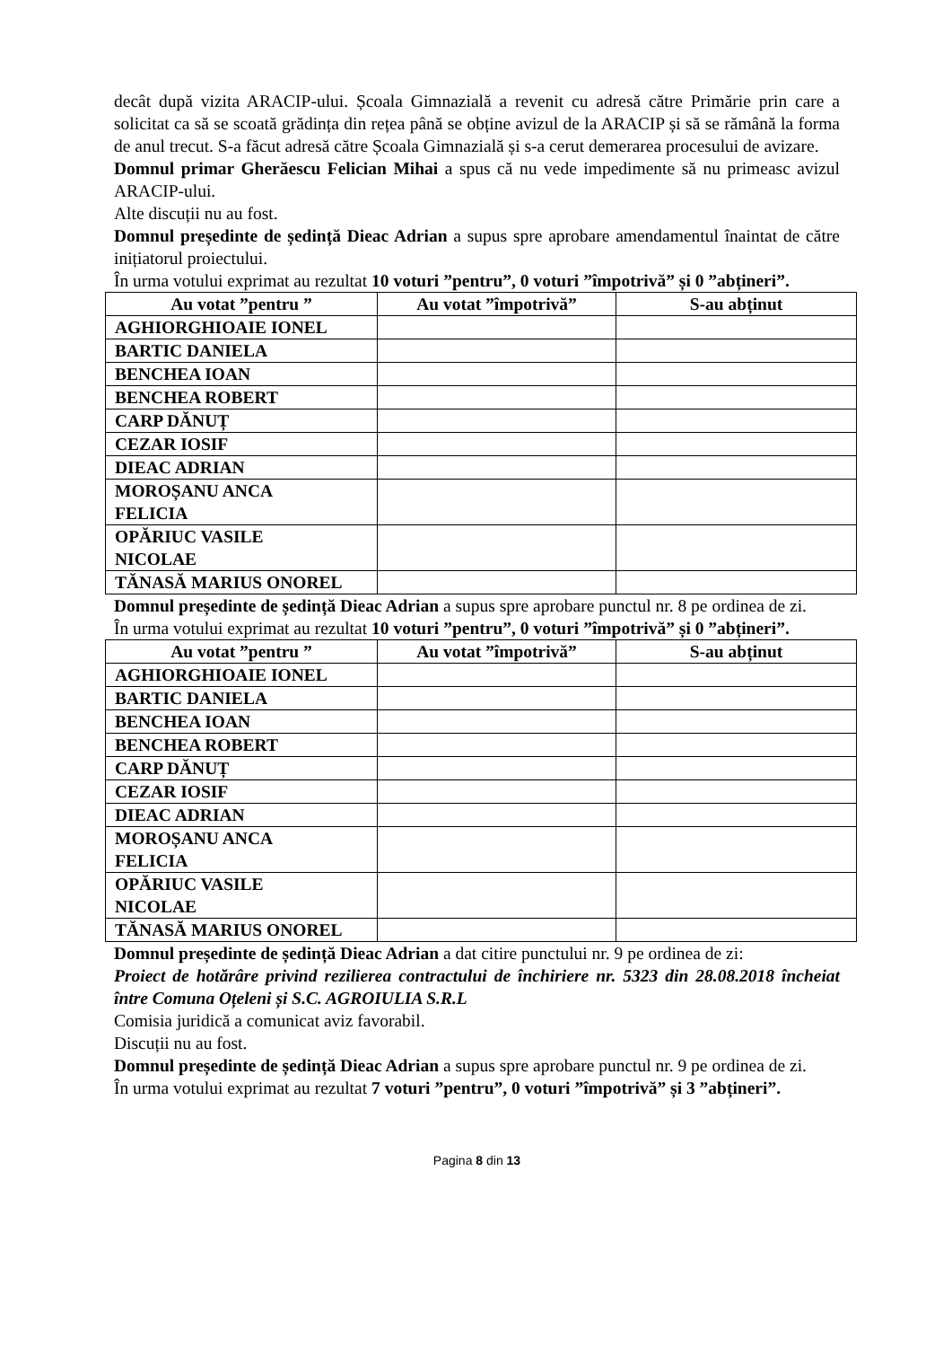decât după vizita ARACIP-ului. Școala Gimnazială a revenit cu adresă către Primărie prin care a solicitat ca să se scoată grădința din rețea până se obține avizul de la ARACIP și să se rămână la forma de anul trecut. S-a făcut adresă către Școala Gimnazială și s-a cerut demerarea procesului de avizare.
Domnul primar Gherăescu Felician Mihai a spus că nu vede impedimente să nu primeasc avizul ARACIP-ului.
Alte discuții nu au fost.
Domnul președinte de ședință Dieac Adrian a supus spre aprobare amendamentul înaintat de către inițiatorul proiectului.
În urma votului exprimat au rezultat 10 voturi ”pentru”, 0 voturi ”împotrivă” și 0 ”abțineri”.
| Au votat ”pentru ” | Au votat ”împotrivă” | S-au abținut |
| --- | --- | --- |
| AGHIORGHIOAIE IONEL | | |
| BARTIC DANIELA | | |
| BENCHEA IOAN | | |
| BENCHEA ROBERT | | |
| CARP DĂNUȚ | | |
| CEZAR IOSIF | | |
| DIEAC ADRIAN | | |
| MOROȘANU ANCA FELICIA | | |
| OPĂRIUC VASILE NICOLAE | | |
| TĂNASĂ MARIUS ONOREL | | |
Domnul președinte de ședință Dieac Adrian a supus spre aprobare punctul nr. 8 pe ordinea de zi.
În urma votului exprimat au rezultat 10 voturi ”pentru”, 0 voturi ”împotrivă” și 0 ”abțineri”.
| Au votat ”pentru ” | Au votat ”împotrivă” | S-au abținut |
| --- | --- | --- |
| AGHIORGHIOAIE IONEL | | |
| BARTIC DANIELA | | |
| BENCHEA IOAN | | |
| BENCHEA ROBERT | | |
| CARP DĂNUȚ | | |
| CEZAR IOSIF | | |
| DIEAC ADRIAN | | |
| MOROȘANU ANCA FELICIA | | |
| OPĂRIUC VASILE NICOLAE | | |
| TĂNASĂ MARIUS ONOREL | | |
Domnul președinte de ședință Dieac Adrian a dat citire punctului nr. 9 pe ordinea de zi:
Proiect de hotărâre privind rezilierea contractului de închiriere nr. 5323 din 28.08.2018 încheiat între Comuna Oțeleni și S.C. AGROIULIA S.R.L
Comisia juridică a comunicat aviz favorabil.
Discuții nu au fost.
Domnul președinte de ședință Dieac Adrian a supus spre aprobare punctul nr. 9 pe ordinea de zi.
În urma votului exprimat au rezultat 7 voturi ”pentru”, 0 voturi ”împotrivă” și 3 ”abțineri”.
Pagina 8 din 13